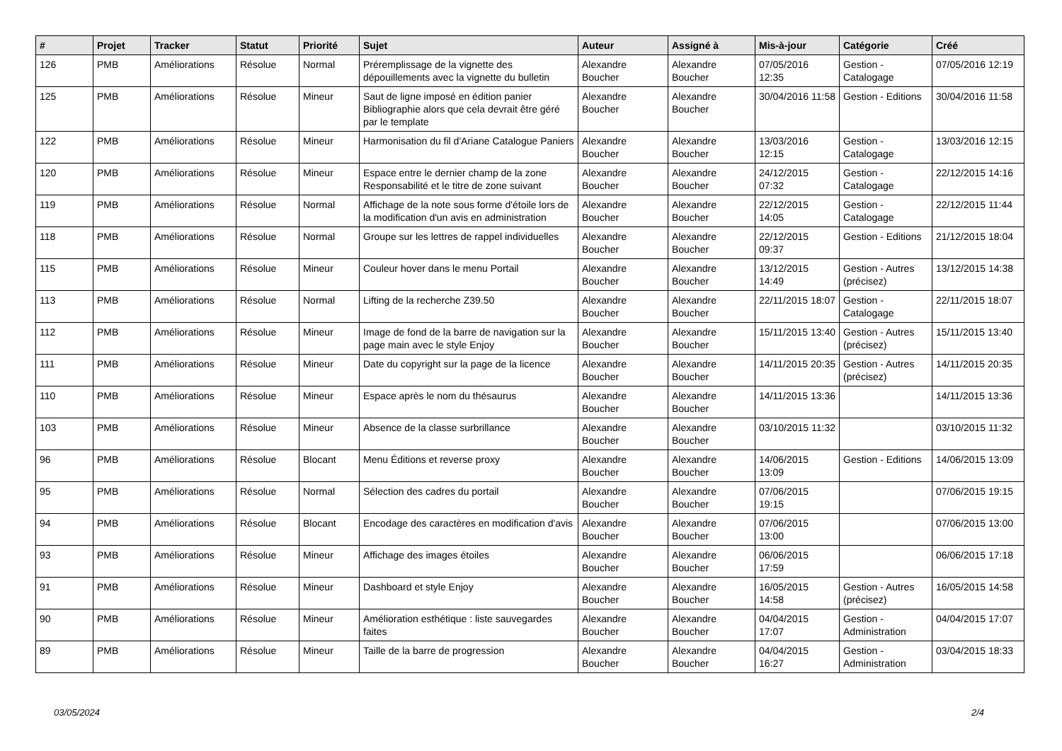| # | Projet | Tracker | Statut | Priorité | Sujet | Auteur | Assigné à | Mis-à-jour | Catégorie | Créé |
| --- | --- | --- | --- | --- | --- | --- | --- | --- | --- | --- |
| 126 | PMB | Améliorations | Résolue | Normal | Préremplissage de la vignette des dépouillements avec la vignette du bulletin | Alexandre Boucher | Alexandre Boucher | 07/05/2016 12:35 | Gestion - Catalogage | 07/05/2016 12:19 |
| 125 | PMB | Améliorations | Résolue | Mineur | Saut de ligne imposé en édition panier Bibliographie alors que cela devrait être géré par le template | Alexandre Boucher | Alexandre Boucher | 30/04/2016 11:58 | Gestion - Editions | 30/04/2016 11:58 |
| 122 | PMB | Améliorations | Résolue | Mineur | Harmonisation du fil d'Ariane Catalogue Paniers | Alexandre Boucher | Alexandre Boucher | 13/03/2016 12:15 | Gestion - Catalogage | 13/03/2016 12:15 |
| 120 | PMB | Améliorations | Résolue | Mineur | Espace entre le dernier champ de la zone Responsabilité et le titre de zone suivant | Alexandre Boucher | Alexandre Boucher | 24/12/2015 07:32 | Gestion - Catalogage | 22/12/2015 14:16 |
| 119 | PMB | Améliorations | Résolue | Normal | Affichage de la note sous forme d'étoile lors de la modification d'un avis en administration | Alexandre Boucher | Alexandre Boucher | 22/12/2015 14:05 | Gestion - Catalogage | 22/12/2015 11:44 |
| 118 | PMB | Améliorations | Résolue | Normal | Groupe sur les lettres de rappel individuelles | Alexandre Boucher | Alexandre Boucher | 22/12/2015 09:37 | Gestion - Editions | 21/12/2015 18:04 |
| 115 | PMB | Améliorations | Résolue | Mineur | Couleur hover dans le menu Portail | Alexandre Boucher | Alexandre Boucher | 13/12/2015 14:49 | Gestion - Autres (précisez) | 13/12/2015 14:38 |
| 113 | PMB | Améliorations | Résolue | Normal | Lifting de la recherche Z39.50 | Alexandre Boucher | Alexandre Boucher | 22/11/2015 18:07 | Gestion - Catalogage | 22/11/2015 18:07 |
| 112 | PMB | Améliorations | Résolue | Mineur | Image de fond de la barre de navigation sur la page main avec le style Enjoy | Alexandre Boucher | Alexandre Boucher | 15/11/2015 13:40 | Gestion - Autres (précisez) | 15/11/2015 13:40 |
| 111 | PMB | Améliorations | Résolue | Mineur | Date du copyright sur la page de la licence | Alexandre Boucher | Alexandre Boucher | 14/11/2015 20:35 | Gestion - Autres (précisez) | 14/11/2015 20:35 |
| 110 | PMB | Améliorations | Résolue | Mineur | Espace après le nom du thésaurus | Alexandre Boucher | Alexandre Boucher | 14/11/2015 13:36 | | 14/11/2015 13:36 |
| 103 | PMB | Améliorations | Résolue | Mineur | Absence de la classe surbrillance | Alexandre Boucher | Alexandre Boucher | 03/10/2015 11:32 | | 03/10/2015 11:32 |
| 96 | PMB | Améliorations | Résolue | Blocant | Menu Éditions et reverse proxy | Alexandre Boucher | Alexandre Boucher | 14/06/2015 13:09 | Gestion - Editions | 14/06/2015 13:09 |
| 95 | PMB | Améliorations | Résolue | Normal | Sélection des cadres du portail | Alexandre Boucher | Alexandre Boucher | 07/06/2015 19:15 | | 07/06/2015 19:15 |
| 94 | PMB | Améliorations | Résolue | Blocant | Encodage des caractères en modification d'avis | Alexandre Boucher | Alexandre Boucher | 07/06/2015 13:00 | | 07/06/2015 13:00 |
| 93 | PMB | Améliorations | Résolue | Mineur | Affichage des images étoiles | Alexandre Boucher | Alexandre Boucher | 06/06/2015 17:59 | | 06/06/2015 17:18 |
| 91 | PMB | Améliorations | Résolue | Mineur | Dashboard et style Enjoy | Alexandre Boucher | Alexandre Boucher | 16/05/2015 14:58 | Gestion - Autres (précisez) | 16/05/2015 14:58 |
| 90 | PMB | Améliorations | Résolue | Mineur | Amélioration esthétique : liste sauvegardes faites | Alexandre Boucher | Alexandre Boucher | 04/04/2015 17:07 | Gestion - Administration | 04/04/2015 17:07 |
| 89 | PMB | Améliorations | Résolue | Mineur | Taille de la barre de progression | Alexandre Boucher | Alexandre Boucher | 04/04/2015 16:27 | Gestion - Administration | 03/04/2015 18:33 |
03/05/2024 2/4